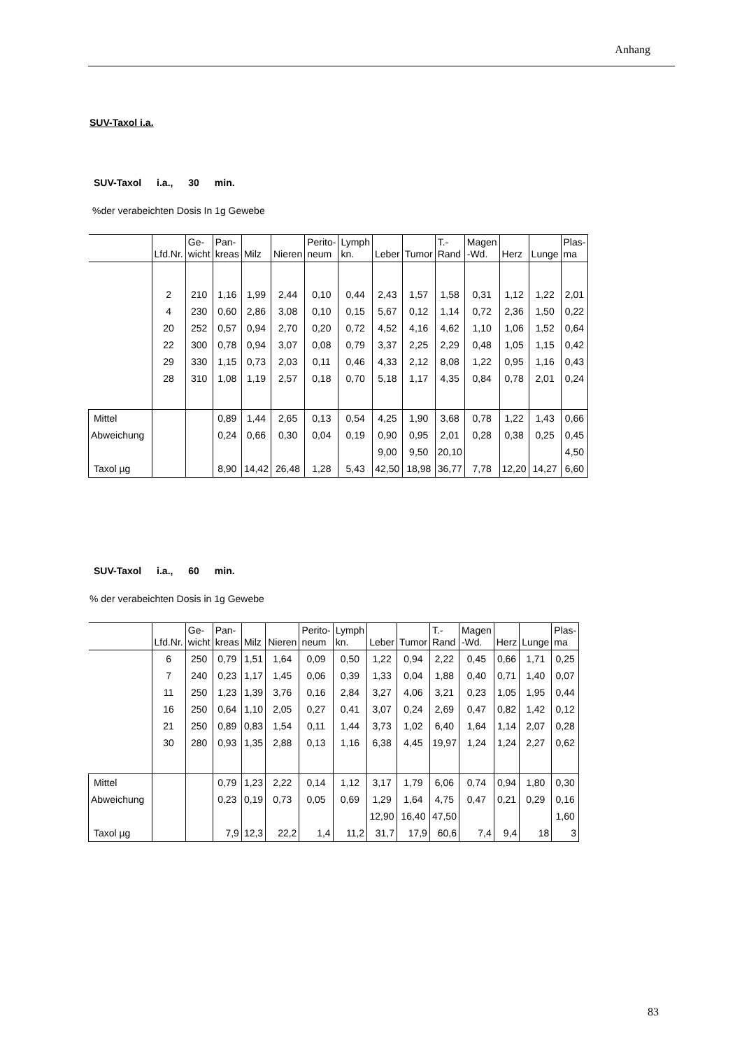Anhang
SUV-Taxol i.a.
SUV-Taxol i.a., 30 min.
%der verabeichten Dosis In 1g Gewebe
| | Lfd.Nr. | Ge- wicht | Pan- kreas | Milz | Nieren | Perito- neum | Lymph kn. | Leber | Tumor | T.- Rand | Magen -Wd. | Herz | Lunge | Plas- ma |
| | 2 | 210 | 1,16 | 1,99 | 2,44 | 0,10 | 0,44 | 2,43 | 1,57 | 1,58 | 0,31 | 1,12 | 1,22 | 2,01 |
| | 4 | 230 | 0,60 | 2,86 | 3,08 | 0,10 | 0,15 | 5,67 | 0,12 | 1,14 | 0,72 | 2,36 | 1,50 | 0,22 |
| | 20 | 252 | 0,57 | 0,94 | 2,70 | 0,20 | 0,72 | 4,52 | 4,16 | 4,62 | 1,10 | 1,06 | 1,52 | 0,64 |
| | 22 | 300 | 0,78 | 0,94 | 3,07 | 0,08 | 0,79 | 3,37 | 2,25 | 2,29 | 0,48 | 1,05 | 1,15 | 0,42 |
| | 29 | 330 | 1,15 | 0,73 | 2,03 | 0,11 | 0,46 | 4,33 | 2,12 | 8,08 | 1,22 | 0,95 | 1,16 | 0,43 |
| | 28 | 310 | 1,08 | 1,19 | 2,57 | 0,18 | 0,70 | 5,18 | 1,17 | 4,35 | 0,84 | 0,78 | 2,01 | 0,24 |
| Mittel | | | 0,89 | 1,44 | 2,65 | 0,13 | 0,54 | 4,25 | 1,90 | 3,68 | 0,78 | 1,22 | 1,43 | 0,66 |
| Abweichung | | | 0,24 | 0,66 | 0,30 | 0,04 | 0,19 | 0,90 | 0,95 | 2,01 | 0,28 | 0,38 | 0,25 | 0,45 |
| | | | | | | | | 9,00 | 9,50 | 20,10 | | | | 4,50 |
| Taxol µg | | | 8,90 | 14,42 | 26,48 | 1,28 | 5,43 | 42,50 | 18,98 | 36,77 | 7,78 | 12,20 | 14,27 | 6,60 |
SUV-Taxol i.a., 60 min.
% der verabeichten Dosis in 1g Gewebe
| | Lfd.Nr. | Ge- wicht | Pan- kreas | Milz | Nieren | Perito- neum | Lymph kn. | Leber | Tumor | T.- Rand | Magen -Wd. | Herz | Lunge | Plas- ma |
| | 6 | 250 | 0,79 | 1,51 | 1,64 | 0,09 | 0,50 | 1,22 | 0,94 | 2,22 | 0,45 | 0,66 | 1,71 | 0,25 |
| | 7 | 240 | 0,23 | 1,17 | 1,45 | 0,06 | 0,39 | 1,33 | 0,04 | 1,88 | 0,40 | 0,71 | 1,40 | 0,07 |
| | 11 | 250 | 1,23 | 1,39 | 3,76 | 0,16 | 2,84 | 3,27 | 4,06 | 3,21 | 0,23 | 1,05 | 1,95 | 0,44 |
| | 16 | 250 | 0,64 | 1,10 | 2,05 | 0,27 | 0,41 | 3,07 | 0,24 | 2,69 | 0,47 | 0,82 | 1,42 | 0,12 |
| | 21 | 250 | 0,89 | 0,83 | 1,54 | 0,11 | 1,44 | 3,73 | 1,02 | 6,40 | 1,64 | 1,14 | 2,07 | 0,28 |
| | 30 | 280 | 0,93 | 1,35 | 2,88 | 0,13 | 1,16 | 6,38 | 4,45 | 19,97 | 1,24 | 1,24 | 2,27 | 0,62 |
| Mittel | | | 0,79 | 1,23 | 2,22 | 0,14 | 1,12 | 3,17 | 1,79 | 6,06 | 0,74 | 0,94 | 1,80 | 0,30 |
| Abweichung | | | 0,23 | 0,19 | 0,73 | 0,05 | 0,69 | 1,29 | 1,64 | 4,75 | 0,47 | 0,21 | 0,29 | 0,16 |
| | | | | | | | | 12,90 | 16,40 | 47,50 | | | | 1,60 |
| Taxol µg | | | 7,9 | 12,3 | 22,2 | 1,4 | 11,2 | 31,7 | 17,9 | 60,6 | 7,4 | 9,4 | 18 | 3 |
83